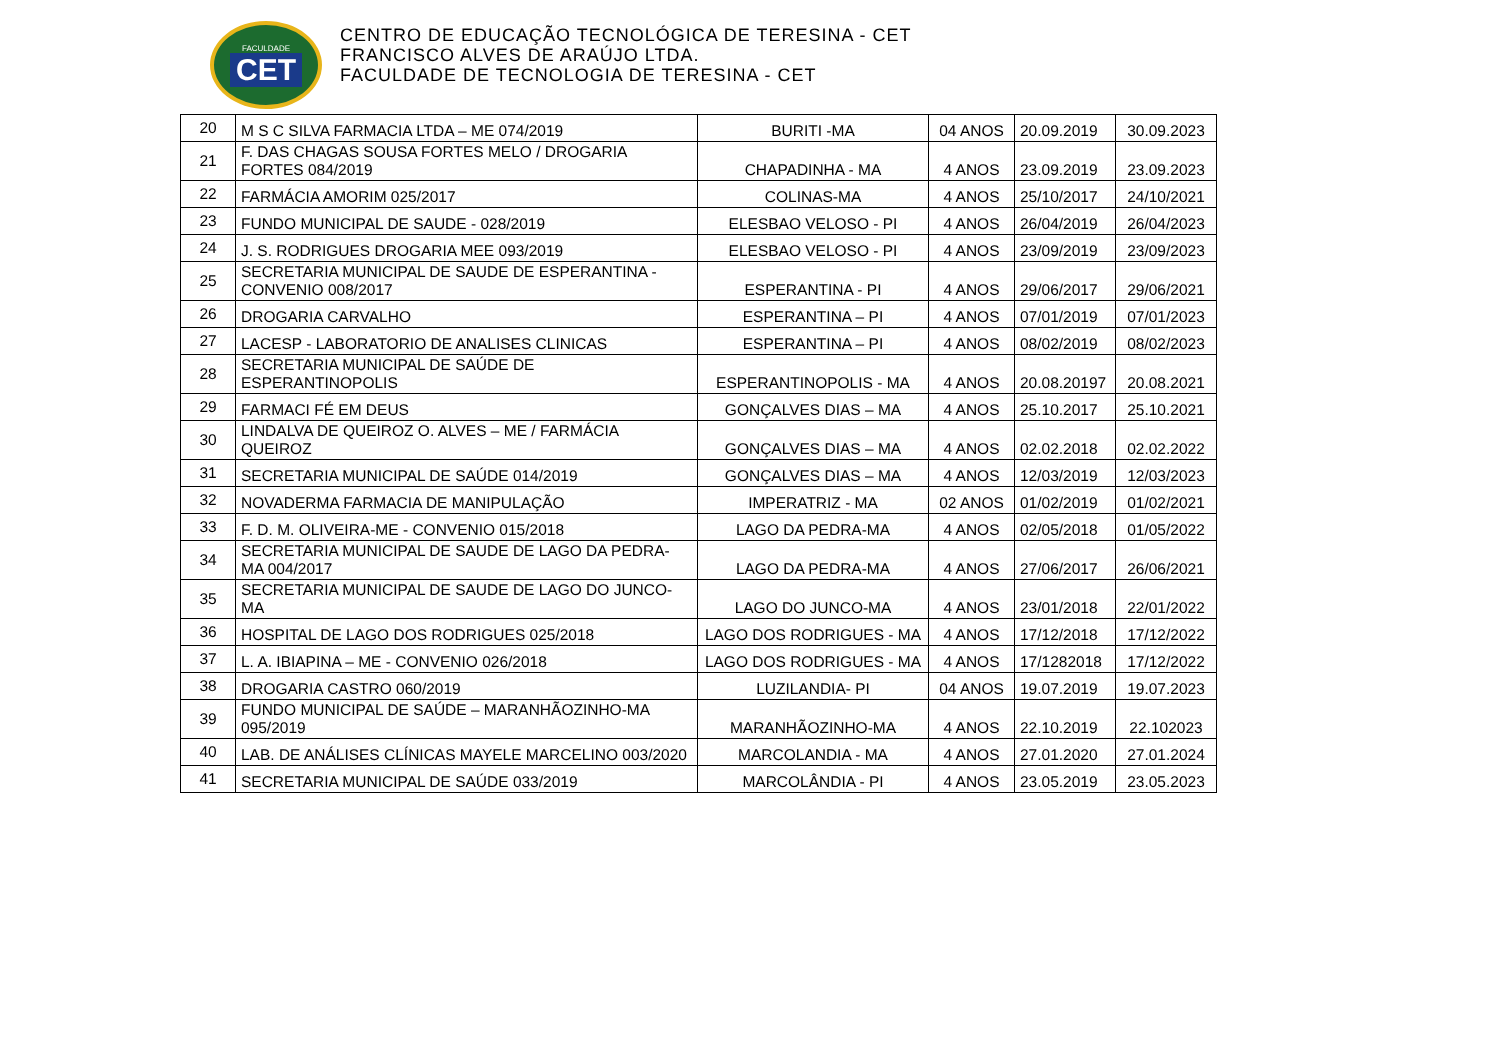FACULDADE
CET
CENTRO DE EDUCAÇÃO TECNOLÓGICA DE TERESINA - CET
FRANCISCO ALVES DE ARAÚJO LTDA.
FACULDADE DE TECNOLOGIA DE TERESINA - CET
| 20 | M S C SILVA FARMACIA LTDA – ME 074/2019 | BURITI -MA | 04 ANOS | 20.09.2019 | 30.09.2023 |
| 21 | F. DAS CHAGAS SOUSA FORTES MELO / DROGARIA FORTES 084/2019 | CHAPADINHA - MA | 4 ANOS | 23.09.2019 | 23.09.2023 |
| 22 | FARMÁCIA AMORIM 025/2017 | COLINAS-MA | 4 ANOS | 25/10/2017 | 24/10/2021 |
| 23 | FUNDO MUNICIPAL DE SAUDE - 028/2019 | ELESBAO VELOSO - PI | 4 ANOS | 26/04/2019 | 26/04/2023 |
| 24 | J. S. RODRIGUES DROGARIA MEE 093/2019 | ELESBAO VELOSO - PI | 4 ANOS | 23/09/2019 | 23/09/2023 |
| 25 | SECRETARIA MUNICIPAL DE SAUDE DE ESPERANTINA - CONVENIO 008/2017 | ESPERANTINA - PI | 4 ANOS | 29/06/2017 | 29/06/2021 |
| 26 | DROGARIA CARVALHO | ESPERANTINA – PI | 4 ANOS | 07/01/2019 | 07/01/2023 |
| 27 | LACESP - LABORATORIO DE ANALISES CLINICAS | ESPERANTINA – PI | 4 ANOS | 08/02/2019 | 08/02/2023 |
| 28 | SECRETARIA MUNICIPAL DE SAÚDE DE ESPERANTINOPOLIS | ESPERANTINOPOLIS - MA | 4 ANOS | 20.08.20197 | 20.08.2021 |
| 29 | FARMACI FÉ EM DEUS | GONÇALVES DIAS – MA | 4 ANOS | 25.10.2017 | 25.10.2021 |
| 30 | LINDALVA DE QUEIROZ O. ALVES – ME / FARMÁCIA QUEIROZ | GONÇALVES DIAS – MA | 4 ANOS | 02.02.2018 | 02.02.2022 |
| 31 | SECRETARIA MUNICIPAL DE SAÚDE 014/2019 | GONÇALVES DIAS – MA | 4 ANOS | 12/03/2019 | 12/03/2023 |
| 32 | NOVADERMA FARMACIA DE MANIPULAÇÃO | IMPERATRIZ - MA | 02 ANOS | 01/02/2019 | 01/02/2021 |
| 33 | F. D. M. OLIVEIRA-ME - CONVENIO 015/2018 | LAGO DA PEDRA-MA | 4 ANOS | 02/05/2018 | 01/05/2022 |
| 34 | SECRETARIA MUNICIPAL DE SAUDE DE LAGO DA PEDRA-MA 004/2017 | LAGO DA PEDRA-MA | 4 ANOS | 27/06/2017 | 26/06/2021 |
| 35 | SECRETARIA MUNICIPAL DE SAUDE DE LAGO DO JUNCO-MA | LAGO DO JUNCO-MA | 4 ANOS | 23/01/2018 | 22/01/2022 |
| 36 | HOSPITAL DE LAGO DOS RODRIGUES 025/2018 | LAGO DOS RODRIGUES - MA | 4 ANOS | 17/12/2018 | 17/12/2022 |
| 37 | L. A. IBIAPINA – ME - CONVENIO 026/2018 | LAGO DOS RODRIGUES - MA | 4 ANOS | 17/1282018 | 17/12/2022 |
| 38 | DROGARIA CASTRO 060/2019 | LUZILANDIA- PI | 04 ANOS | 19.07.2019 | 19.07.2023 |
| 39 | FUNDO MUNICIPAL DE SAÚDE – MARANHÃOZINHO-MA 095/2019 | MARANHÃOZINHO-MA | 4 ANOS | 22.10.2019 | 22.102023 |
| 40 | LAB. DE ANÁLISES CLÍNICAS MAYELE MARCELINO 003/2020 | MARCOLANDIA - MA | 4 ANOS | 27.01.2020 | 27.01.2024 |
| 41 | SECRETARIA MUNICIPAL DE SAÚDE 033/2019 | MARCOLÂNDIA - PI | 4 ANOS | 23.05.2019 | 23.05.2023 |